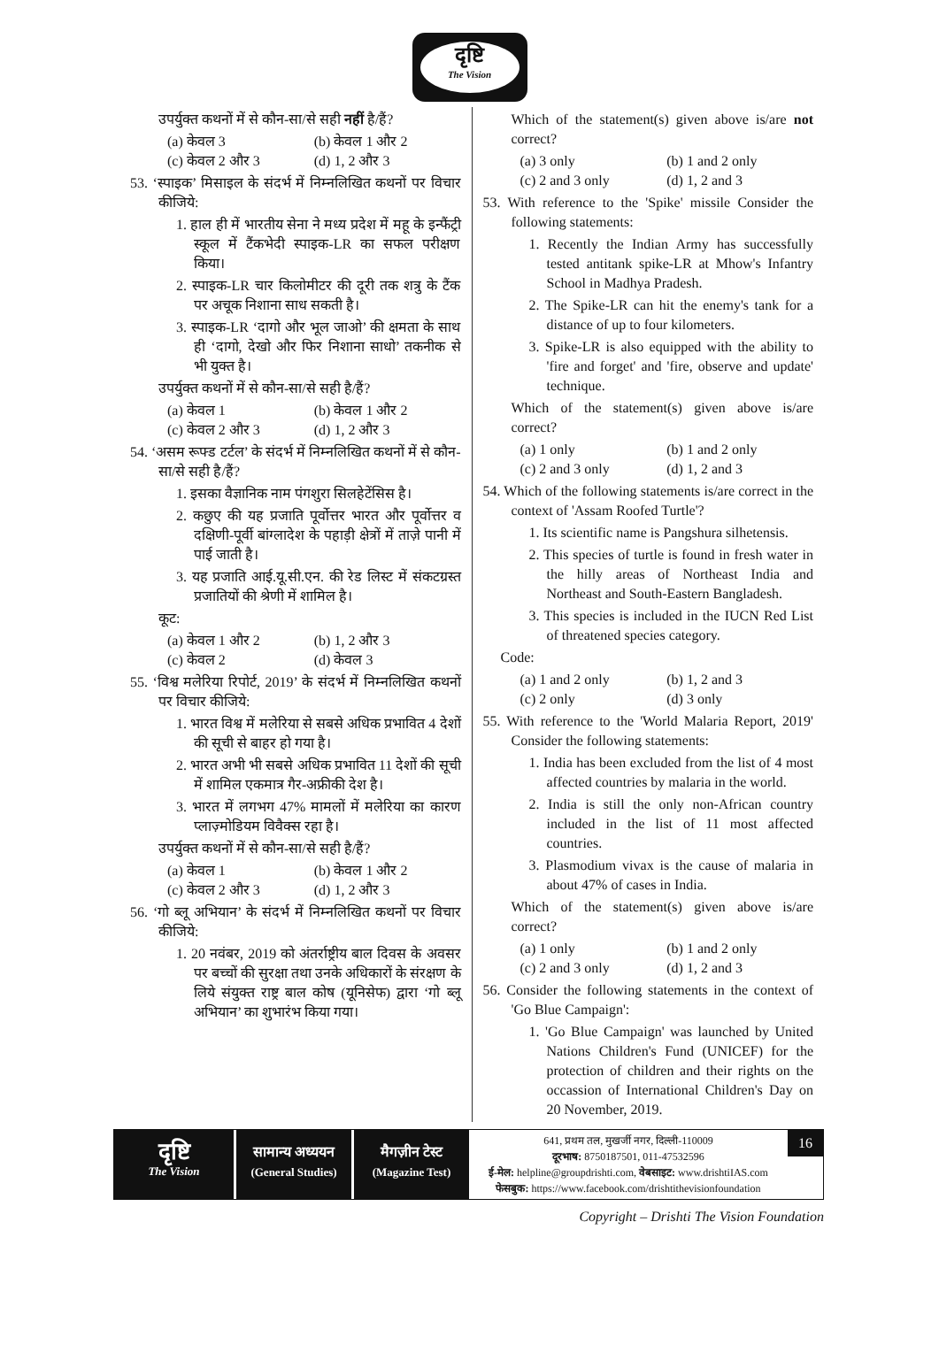दृष्टि
The Vision
उपर्युक्त कथनों में से कौन-सा/से सही नहीं है/हैं?
(a) केवल 3 (b) केवल 1 और 2 (c) केवल 2 और 3 (d) 1, 2 और 3
53. ‘स्पाइक’ मिसाइल के संदर्भ में निम्नलिखित कथनों पर विचार कीजिये:
1. हाल ही में भारतीय सेना ने मध्य प्रदेश में महू के इन्फैंट्री स्कूल में टैंकभेदी स्पाइक-LR का सफल परीक्षण किया।
2. स्पाइक-LR चार किलोमीटर की दूरी तक शत्रु के टैंक पर अचूक निशाना साध सकती है।
3. स्पाइक-LR ‘दागो और भूल जाओ’ की क्षमता के साथ ही ‘दागो, देखो और फिर निशाना साधो’ तकनीक से भी युक्त है।
उपर्युक्त कथनों में से कौन-सा/से सही है/हैं?
(a) केवल 1 (b) केवल 1 और 2 (c) केवल 2 और 3 (d) 1, 2 और 3
54. ‘असम रूफ्ड टर्टल’ के संदर्भ में निम्नलिखित कथनों में से कौन-सा/से सही है/हैं?
1. इसका वैज्ञानिक नाम पंगशुरा सिलहेटेंसिस है।
2. कछुए की यह प्रजाति पूर्वोत्तर भारत और पूर्वोत्तर व दक्षिणी-पूर्वी बांग्लादेश के पहाड़ी क्षेत्रों में ताज़े पानी में पाई जाती है।
3. यह प्रजाति आई.यू.सी.एन. की रेड लिस्ट में संकटग्रस्त प्रजातियों की श्रेणी में शामिल है।
कूट:
(a) केवल 1 और 2 (b) 1, 2 और 3 (c) केवल 2 (d) केवल 3
55. ‘विश्व मलेरिया रिपोर्ट, 2019’ के संदर्भ में निम्नलिखित कथनों पर विचार कीजिये:
1. भारत विश्व में मलेरिया से सबसे अधिक प्रभावित 4 देशों की सूची से बाहर हो गया है।
2. भारत अभी भी सबसे अधिक प्रभावित 11 देशों की सूची में शामिल एकमात्र गैर-अफ्रीकी देश है।
3. भारत में लगभग 47% मामलों में मलेरिया का कारण प्लाज़्मोडियम विवैक्स रहा है।
उपर्युक्त कथनों में से कौन-सा/से सही है/हैं?
(a) केवल 1 (b) केवल 1 और 2 (c) केवल 2 और 3 (d) 1, 2 और 3
56. ‘गो ब्लू अभियान’ के संदर्भ में निम्नलिखित कथनों पर विचार कीजिये:
1. 20 नवंबर, 2019 को अंतर्राष्ट्रीय बाल दिवस के अवसर पर बच्चों की सुरक्षा तथा उनके अधिकारों के संरक्षण के लिये संयुक्त राष्ट्र बाल कोष (यूनिसेफ) द्वारा ‘गो ब्लू अभियान’ का शुभारंभ किया गया।
Which of the statement(s) given above is/are not correct?
(a) 3 only (b) 1 and 2 only (c) 2 and 3 only (d) 1, 2 and 3
53. With reference to the 'Spike' missile Consider the following statements:
1. Recently the Indian Army has successfully tested antitank spike-LR at Mhow's Infantry School in Madhya Pradesh.
2. The Spike-LR can hit the enemy's tank for a distance of up to four kilometers.
3. Spike-LR is also equipped with the ability to 'fire and forget' and 'fire, observe and update' technique.
Which of the statement(s) given above is/are correct?
(a) 1 only (b) 1 and 2 only (c) 2 and 3 only (d) 1, 2 and 3
54. Which of the following statements is/are correct in the context of 'Assam Roofed Turtle'?
1. Its scientific name is Pangshura silhetensis.
2. This species of turtle is found in fresh water in the hilly areas of Northeast India and Northeast and South-Eastern Bangladesh.
3. This species is included in the IUCN Red List of threatened species category.
Code:
(a) 1 and 2 only (b) 1, 2 and 3 (c) 2 only (d) 3 only
55. With reference to the 'World Malaria Report, 2019' Consider the following statements:
1. India has been excluded from the list of 4 most affected countries by malaria in the world.
2. India is still the only non-African country included in the list of 11 most affected countries.
3. Plasmodium vivax is the cause of malaria in about 47% of cases in India.
Which of the statement(s) given above is/are correct?
(a) 1 only (b) 1 and 2 only (c) 2 and 3 only (d) 1, 2 and 3
56. Consider the following statements in the context of 'Go Blue Campaign':
1. 'Go Blue Campaign' was launched by United Nations Children's Fund (UNICEF) for the protection of children and their rights on the occassion of International Children's Day on 20 November, 2019.
दृष्टि
The Vision
सामान्य अध्ययन
(General Studies)
मैगज़ीन टेस्ट
(Magazine Test)
641, प्रथम तल, मुखर्जी नगर, दिल्ली-110009
दूरभाष: 8750187501, 011-47532596
ई-मेल: helpline@groupdrishti.com, वेबसाइट: www.drishtiIAS.com
फेसबुक: https://www.facebook.com/drishtithevisionfoundation
16
Copyright – Drishti The Vision Foundation